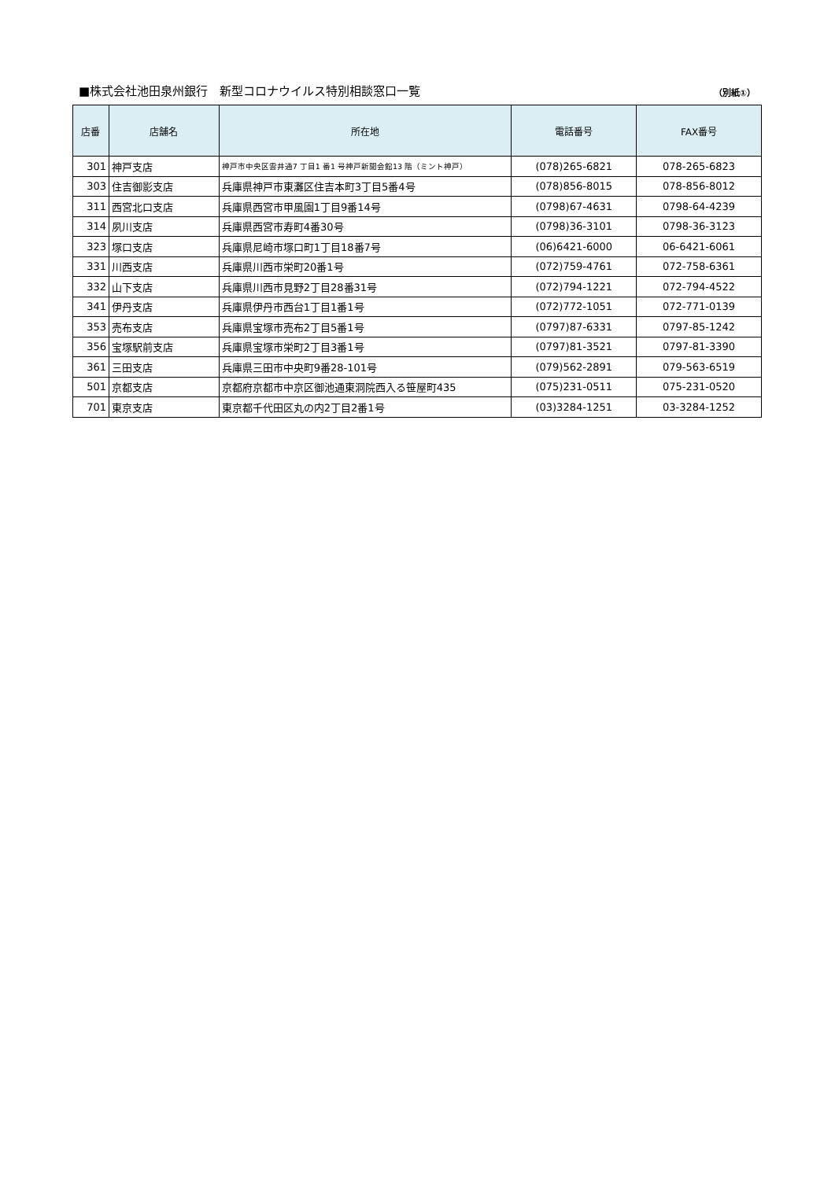■株式会社池田泉州銀行　新型コロナウイルス特別相談窓口一覧 （別紙①）
| 店番 | 店舗名 | 所在地 | 電話番号 | FAX番号 |
| --- | --- | --- | --- | --- |
| 301 | 神戸支店 | 神戸市中央区雲井通7 丁目1 番1 号神戸新聞会館13 階（ミント神戸） | (078)265-6821 | 078-265-6823 |
| 303 | 住吉御影支店 | 兵庫県神戸市東灘区住吉本町3丁目5番4号 | (078)856-8015 | 078-856-8012 |
| 311 | 西宮北口支店 | 兵庫県西宮市甲風園1丁目9番14号 | (0798)67-4631 | 0798-64-4239 |
| 314 | 夙川支店 | 兵庫県西宮市寿町4番30号 | (0798)36-3101 | 0798-36-3123 |
| 323 | 塚口支店 | 兵庫県尼崎市塚口町1丁目18番7号 | (06)6421-6000 | 06-6421-6061 |
| 331 | 川西支店 | 兵庫県川西市栄町20番1号 | (072)759-4761 | 072-758-6361 |
| 332 | 山下支店 | 兵庫県川西市見野2丁目28番31号 | (072)794-1221 | 072-794-4522 |
| 341 | 伊丹支店 | 兵庫県伊丹市西台1丁目1番1号 | (072)772-1051 | 072-771-0139 |
| 353 | 売布支店 | 兵庫県宝塚市売布2丁目5番1号 | (0797)87-6331 | 0797-85-1242 |
| 356 | 宝塚駅前支店 | 兵庫県宝塚市栄町2丁目3番1号 | (0797)81-3521 | 0797-81-3390 |
| 361 | 三田支店 | 兵庫県三田市中央町9番28-101号 | (079)562-2891 | 079-563-6519 |
| 501 | 京都支店 | 京都府京都市中京区御池通東洞院西入る笹屋町435 | (075)231-0511 | 075-231-0520 |
| 701 | 東京支店 | 東京都千代田区丸の内2丁目2番1号 | (03)3284-1251 | 03-3284-1252 |